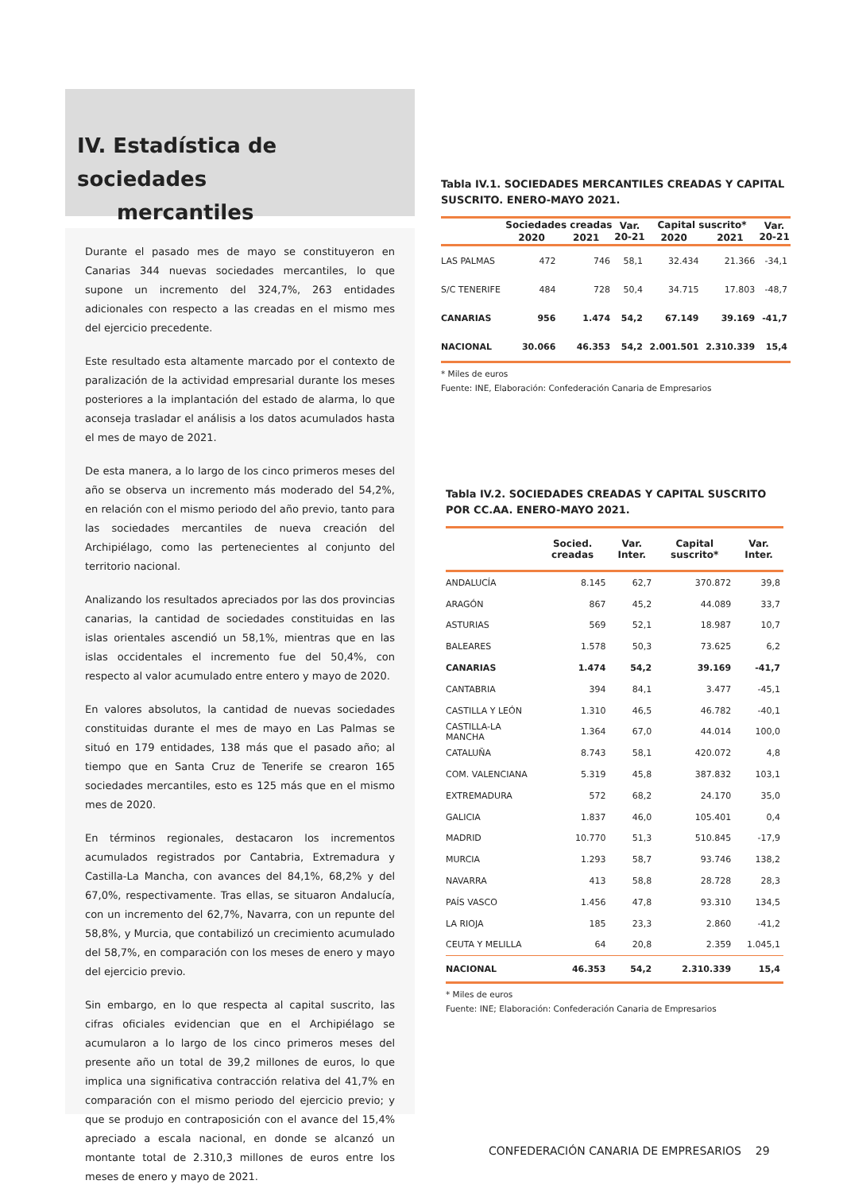IV. Estadística de sociedades
mercantiles
Durante el pasado mes de mayo se constituyeron en Canarias 344 nuevas sociedades mercantiles, lo que supone un incremento del 324,7%, 263 entidades adicionales con respecto a las creadas en el mismo mes del ejercicio precedente.
Este resultado esta altamente marcado por el contexto de paralización de la actividad empresarial durante los meses posteriores a la implantación del estado de alarma, lo que aconseja trasladar el análisis a los datos acumulados hasta el mes de mayo de 2021.
De esta manera, a lo largo de los cinco primeros meses del año se observa un incremento más moderado del 54,2%, en relación con el mismo periodo del año previo, tanto para las sociedades mercantiles de nueva creación del Archipiélago, como las pertenecientes al conjunto del territorio nacional.
Analizando los resultados apreciados por las dos provincias canarias, la cantidad de sociedades constituidas en las islas orientales ascendió un 58,1%, mientras que en las islas occidentales el incremento fue del 50,4%, con respecto al valor acumulado entre entero y mayo de 2020.
En valores absolutos, la cantidad de nuevas sociedades constituidas durante el mes de mayo en Las Palmas se situó en 179 entidades, 138 más que el pasado año; al tiempo que en Santa Cruz de Tenerife se crearon 165 sociedades mercantiles, esto es 125 más que en el mismo mes de 2020.
En términos regionales, destacaron los incrementos acumulados registrados por Cantabria, Extremadura y Castilla-La Mancha, con avances del 84,1%, 68,2% y del 67,0%, respectivamente. Tras ellas, se situaron Andalucía, con un incremento del 62,7%, Navarra, con un repunte del 58,8%, y Murcia, que contabilizó un crecimiento acumulado del 58,7%, en comparación con los meses de enero y mayo del ejercicio previo.
Sin embargo, en lo que respecta al capital suscrito, las cifras oficiales evidencian que en el Archipiélago se acumularon a lo largo de los cinco primeros meses del presente año un total de 39,2 millones de euros, lo que implica una significativa contracción relativa del 41,7% en comparación con el mismo periodo del ejercicio previo; y que se produjo en contraposición con el avance del 15,4% apreciado a escala nacional, en donde se alcanzó un montante total de 2.310,3 millones de euros entre los meses de enero y mayo de 2021.
Tabla IV.1. SOCIEDADES MERCANTILES CREADAS Y CAPITAL SUSCRITO. ENERO-MAYO 2021.
| | Sociedades creadas | | Var. 20-21 | Capital suscrito* | | Var. 20-21 |
| --- | --- | --- | --- | --- | --- | --- |
| | 2020 | 2021 | | 2020 | 2021 | |
| LAS PALMAS | 472 | 746 | 58,1 | 32.434 | 21.366 | -34,1 |
| S/C TENERIFE | 484 | 728 | 50,4 | 34.715 | 17.803 | -48,7 |
| CANARIAS | 956 | 1.474 | 54,2 | 67.149 | 39.169 | -41,7 |
| NACIONAL | 30.066 | 46.353 | 54,2 | 2.001.501 | 2.310.339 | 15,4 |
* Miles de euros
Fuente: INE, Elaboración: Confederación Canaria de Empresarios
Tabla IV.2. SOCIEDADES CREADAS Y CAPITAL SUSCRITO POR CC.AA. ENERO-MAYO 2021.
| | Socied. creadas | Var. Inter. | Capital suscrito* | Var. Inter. |
| --- | --- | --- | --- | --- |
| ANDALUCÍA | 8.145 | 62,7 | 370.872 | 39,8 |
| ARAGÓN | 867 | 45,2 | 44.089 | 33,7 |
| ASTURIAS | 569 | 52,1 | 18.987 | 10,7 |
| BALEARES | 1.578 | 50,3 | 73.625 | 6,2 |
| CANARIAS | 1.474 | 54,2 | 39.169 | -41,7 |
| CANTABRIA | 394 | 84,1 | 3.477 | -45,1 |
| CASTILLA Y LEÓN | 1.310 | 46,5 | 46.782 | -40,1 |
| CASTILLA-LA MANCHA | 1.364 | 67,0 | 44.014 | 100,0 |
| CATALUÑA | 8.743 | 58,1 | 420.072 | 4,8 |
| COM. VALENCIANA | 5.319 | 45,8 | 387.832 | 103,1 |
| EXTREMADURA | 572 | 68,2 | 24.170 | 35,0 |
| GALICIA | 1.837 | 46,0 | 105.401 | 0,4 |
| MADRID | 10.770 | 51,3 | 510.845 | -17,9 |
| MURCIA | 1.293 | 58,7 | 93.746 | 138,2 |
| NAVARRA | 413 | 58,8 | 28.728 | 28,3 |
| PAÍS VASCO | 1.456 | 47,8 | 93.310 | 134,5 |
| LA RIOJA | 185 | 23,3 | 2.860 | -41,2 |
| CEUTA Y MELILLA | 64 | 20,8 | 2.359 | 1.045,1 |
| NACIONAL | 46.353 | 54,2 | 2.310.339 | 15,4 |
* Miles de euros
Fuente: INE; Elaboración: Confederación Canaria de Empresarios
CONFEDERACIÓN CANARIA DE EMPRESARIOS 29